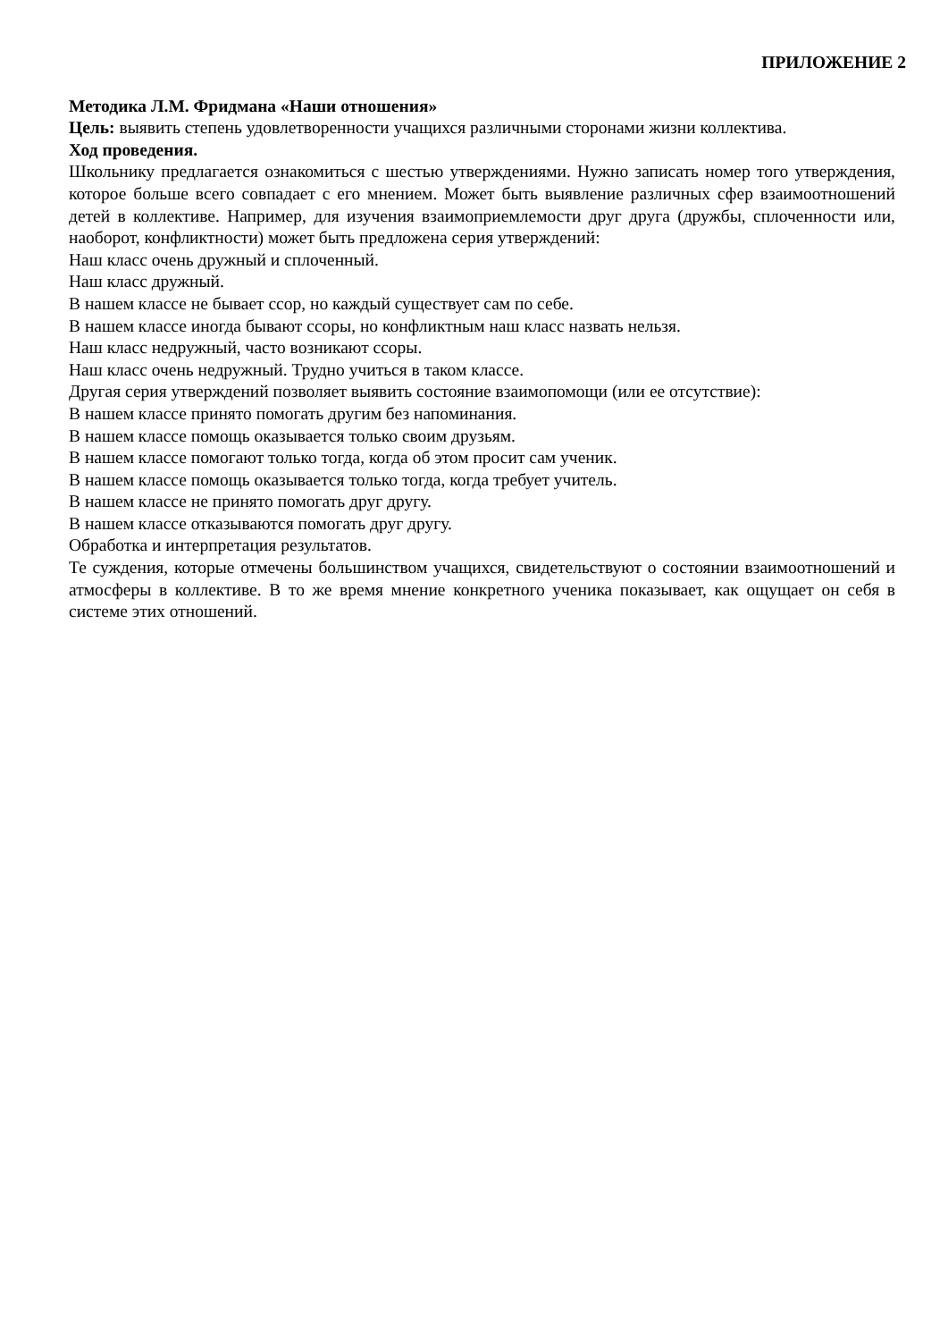ПРИЛОЖЕНИЕ 2
Методика Л.М. Фридмана «Наши отношения»
Цель: выявить степень удовлетворенности учащихся различными сторонами жизни коллектива.
Ход проведения.
Школьнику предлагается ознакомиться с шестью утверждениями. Нужно записать номер того утверждения, которое больше всего совпадает с его мнением. Может быть выявление различных сфер взаимоотношений детей в коллективе. Например, для изучения взаимоприемлемости друг друга (дружбы, сплоченности или, наоборот, конфликтности) может быть предложена серия утверждений:
Наш класс очень дружный и сплоченный.
Наш класс дружный.
В нашем классе не бывает ссор, но каждый существует сам по себе.
В нашем классе иногда бывают ссоры, но конфликтным наш класс назвать нельзя.
Наш класс недружный, часто возникают ссоры.
Наш класс очень недружный. Трудно учиться в таком классе.
Другая серия утверждений позволяет выявить состояние взаимопомощи (или ее отсутствие):
В нашем классе принято помогать другим без напоминания.
В нашем классе помощь оказывается только своим друзьям.
В нашем классе помогают только тогда, когда об этом просит сам ученик.
В нашем классе помощь оказывается только тогда, когда требует учитель.
В нашем классе не принято помогать друг другу.
В нашем классе отказываются помогать друг другу.
Обработка и интерпретация результатов.
Те суждения, которые отмечены большинством учащихся, свидетельствуют о состоянии взаимоотношений и атмосферы в коллективе. В то же время мнение конкретного ученика показывает, как ощущает он себя в системе этих отношений.